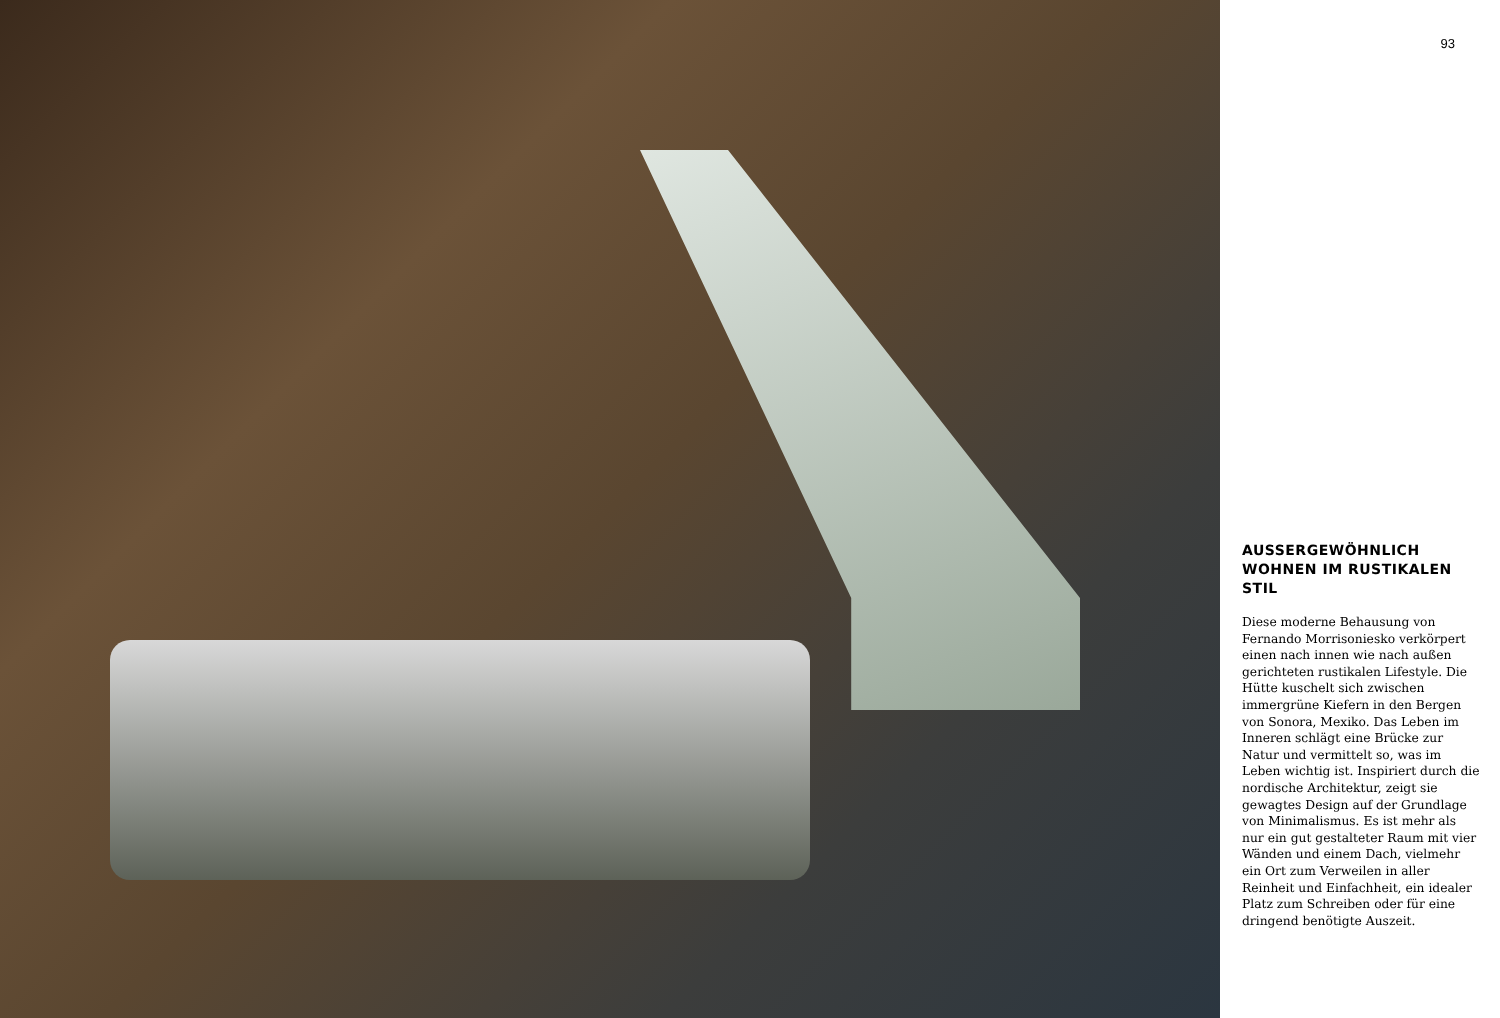93
AUSSERGEWÖHNLICH WOHNEN IM RUSTIKALEN STIL
Diese moderne Behausung von Fernando Morrisoniesko verkörpert einen nach innen wie nach außen gerichteten rustikalen Lifestyle. Die Hütte kuschelt sich zwischen immergrüne Kiefern in den Bergen von Sonora, Mexiko. Das Leben im Inneren schlägt eine Brücke zur Natur und vermittelt so, was im Leben wichtig ist. Inspiriert durch die nordische Architektur, zeigt sie gewagtes Design auf der Grundlage von Minimalismus. Es ist mehr als nur ein gut gestalteter Raum mit vier Wänden und einem Dach, vielmehr ein Ort zum Verweilen in aller Reinheit und Einfachheit, ein idealer Platz zum Schreiben oder für eine dringend benötigte Auszeit.